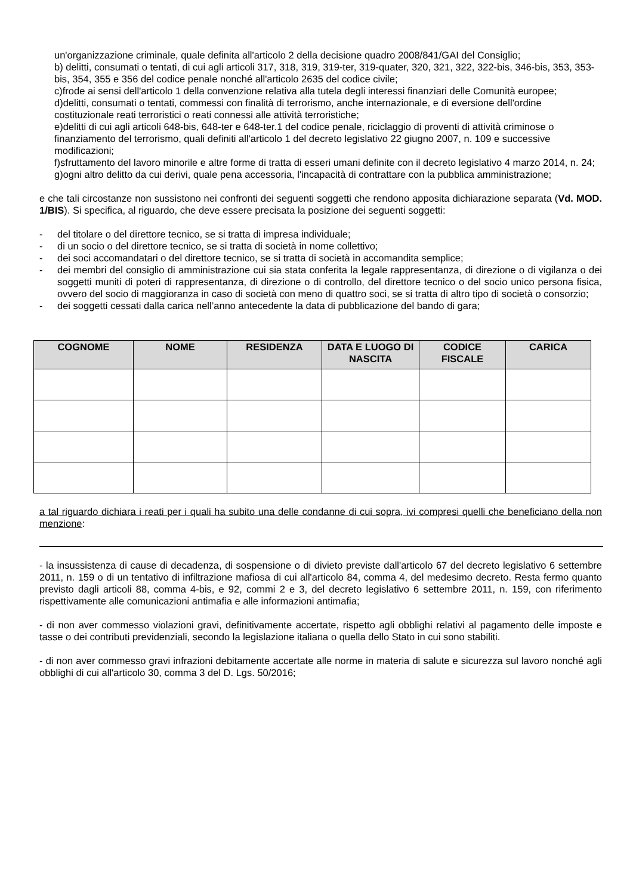un'organizzazione criminale, quale definita all'articolo 2 della decisione quadro 2008/841/GAI del Consiglio;
b) delitti, consumati o tentati, di cui agli articoli 317, 318, 319, 319-ter, 319-quater, 320, 321, 322, 322-bis, 346-bis, 353, 353-bis, 354, 355 e 356 del codice penale nonché all'articolo 2635 del codice civile;
c)frode ai sensi dell'articolo 1 della convenzione relativa alla tutela degli interessi finanziari delle Comunità europee;
d)delitti, consumati o tentati, commessi con finalità di terrorismo, anche internazionale, e di eversione dell'ordine costituzionale reati terroristici o reati connessi alle attività terroristiche;
e)delitti di cui agli articoli 648-bis, 648-ter e 648-ter.1 del codice penale, riciclaggio di proventi di attività criminose o finanziamento del terrorismo, quali definiti all'articolo 1 del decreto legislativo 22 giugno 2007, n. 109 e successive modificazioni;
f)sfruttamento del lavoro minorile e altre forme di tratta di esseri umani definite con il decreto legislativo 4 marzo 2014, n. 24;
g)ogni altro delitto da cui derivi, quale pena accessoria, l'incapacità di contrattare con la pubblica amministrazione;
e che tali circostanze non sussistono nei confronti dei seguenti soggetti che rendono apposita dichiarazione separata (Vd. MOD. 1/BIS). Si specifica, al riguardo, che deve essere precisata la posizione dei seguenti soggetti:
- del titolare o del direttore tecnico, se si tratta di impresa individuale;
- di un socio o del direttore tecnico, se si tratta di società in nome collettivo;
- dei soci accomandatari o del direttore tecnico, se si tratta di società in accomandita semplice;
- dei membri del consiglio di amministrazione cui sia stata conferita la legale rappresentanza, di direzione o di vigilanza o dei soggetti muniti di poteri di rappresentanza, di direzione o di controllo, del direttore tecnico o del socio unico persona fisica, ovvero del socio di maggioranza in caso di società con meno di quattro soci, se si tratta di altro tipo di società o consorzio;
- dei soggetti cessati dalla carica nell’anno antecedente la data di pubblicazione del bando di gara;
| COGNOME | NOME | RESIDENZA | DATA E LUOGO DI NASCITA | CODICE FISCALE | CARICA |
| --- | --- | --- | --- | --- | --- |
a tal riguardo dichiara i reati per i quali ha subito una delle condanne di cui sopra, ivi compresi quelli che beneficiano della non menzione:
- la insussistenza di cause di decadenza, di sospensione o di divieto previste dall'articolo 67 del decreto legislativo 6 settembre 2011, n. 159 o di un tentativo di infiltrazione mafiosa di cui all'articolo 84, comma 4, del medesimo decreto. Resta fermo quanto previsto dagli articoli 88, comma 4-bis, e 92, commi 2 e 3, del decreto legislativo 6 settembre 2011, n. 159, con riferimento rispettivamente alle comunicazioni antimafia e alle informazioni antimafia;
- di non aver commesso violazioni gravi, definitivamente accertate, rispetto agli obblighi relativi al pagamento delle imposte e tasse o dei contributi previdenziali, secondo la legislazione italiana o quella dello Stato in cui sono stabiliti.
- di non aver commesso gravi infrazioni debitamente accertate alle norme in materia di salute e sicurezza sul lavoro nonché agli obblighi di cui all'articolo 30, comma 3 del D. Lgs. 50/2016;